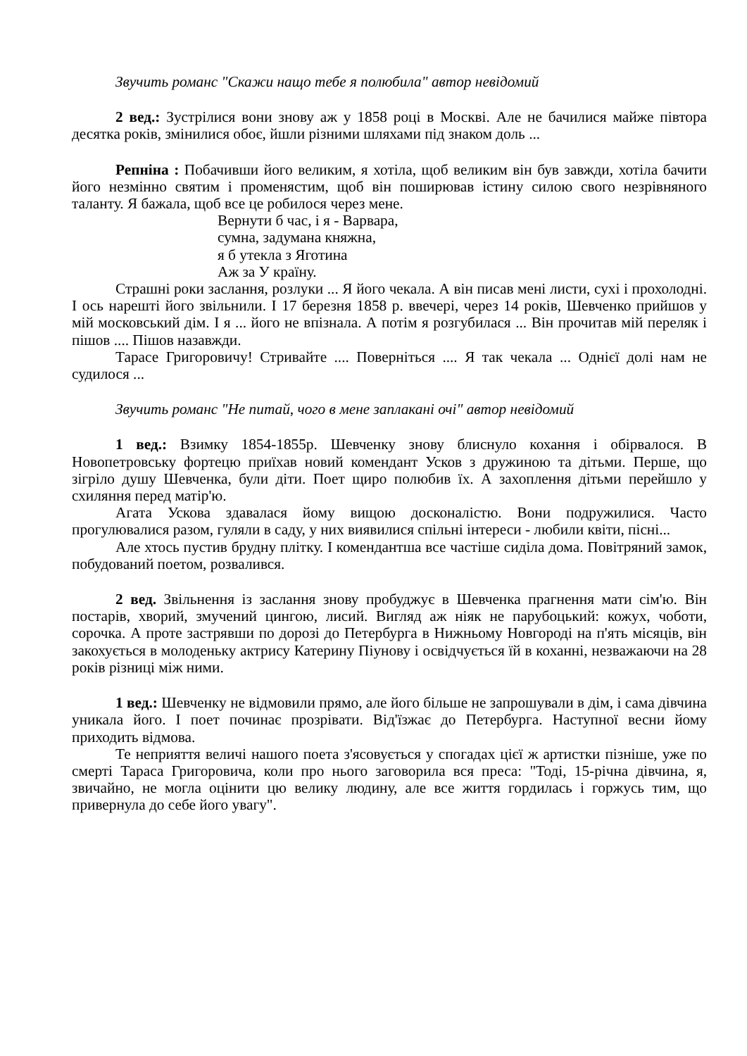Звучить романс "Скажи нащо тебе я полюбила" автор невідомий
2 вед.: Зустрілися вони знову аж у 1858 році в Москві. Але не бачилися майже півтора десятка років, змінилися обоє, йшли різними шляхами під знаком доль ...
Репніна : Побачивши його великим, я хотіла, щоб великим він був завжди, хотіла бачити його незмінно святим і променястим, щоб він поширював істину силою свого незрівняного таланту. Я бажала, щоб все це робилося через мене.
Вернути б час, і я - Варвара,
сумна, задумана княжна,
я б утекла з Яготина
Аж за У країну.
Страшні роки заслання, розлуки ... Я його чекала. А він писав мені листи, сухі і прохолодні. І ось нарешті його звільнили. І 17 березня 1858 р. ввечері, через 14 років, Шевченко прийшов у мій московський дім. І я ... його не впізнала. А потім я розгубилася ... Він прочитав мій переляк і пішов .... Пішов назавжди.
Тарасе Григоровичу! Стривайте .... Поверніться .... Я так чекала ... Однієї долі нам не судилося ...
Звучить романс "Не питай, чого в мене заплакані очі" автор невідомий
1 вед.: Взимку 1854-1855р. Шевченку знову блиснуло кохання і обірвалося. В Новопетровську фортецю приїхав новий комендант Усков з дружиною та дітьми. Перше, що зігріло душу Шевченка, були діти. Поет щиро полюбив їх. А захоплення дітьми перейшло у схиляння перед матір'ю.
Агата Ускова здавалася йому вищою досконалістю. Вони подружилися. Часто прогулювалися разом, гуляли в саду, у них виявилися спільні інтереси - любили квіти, пісні...
Але хтось пустив брудну плітку. І комендантша все частіше сиділа дома. Повітряний замок, побудований поетом, розвалився.
2 вед. Звільнення із заслання знову пробуджує в Шевченка прагнення мати сім'ю. Він постарів, хворий, змучений цингою, лисий. Вигляд аж ніяк не парубоцький: кожух, чоботи, сорочка. А проте застрявши по дорозі до Петербурга в Нижньому Новгороді на п'ять місяців, він закохується в молоденьку актрису Катерину Піунову і освідчується їй в коханні, незважаючи на 28 років різниці між ними.
1 вед.: Шевченку не відмовили прямо, але його більше не запрошували в дім, і сама дівчина уникала його. І поет починає прозрівати. Від'їзжає до Петербурга. Наступної весни йому приходить відмова.
Те неприяття величі нашого поета з'ясовується у спогадах цієї ж артистки пізніше, уже по смерті Тараса Григоровича, коли про нього заговорила вся преса: "Тоді, 15-річна дівчина, я, звичайно, не могла оцінити цю велику людину, але все життя гордилась і горжусь тим, що привернула до себе його увагу".